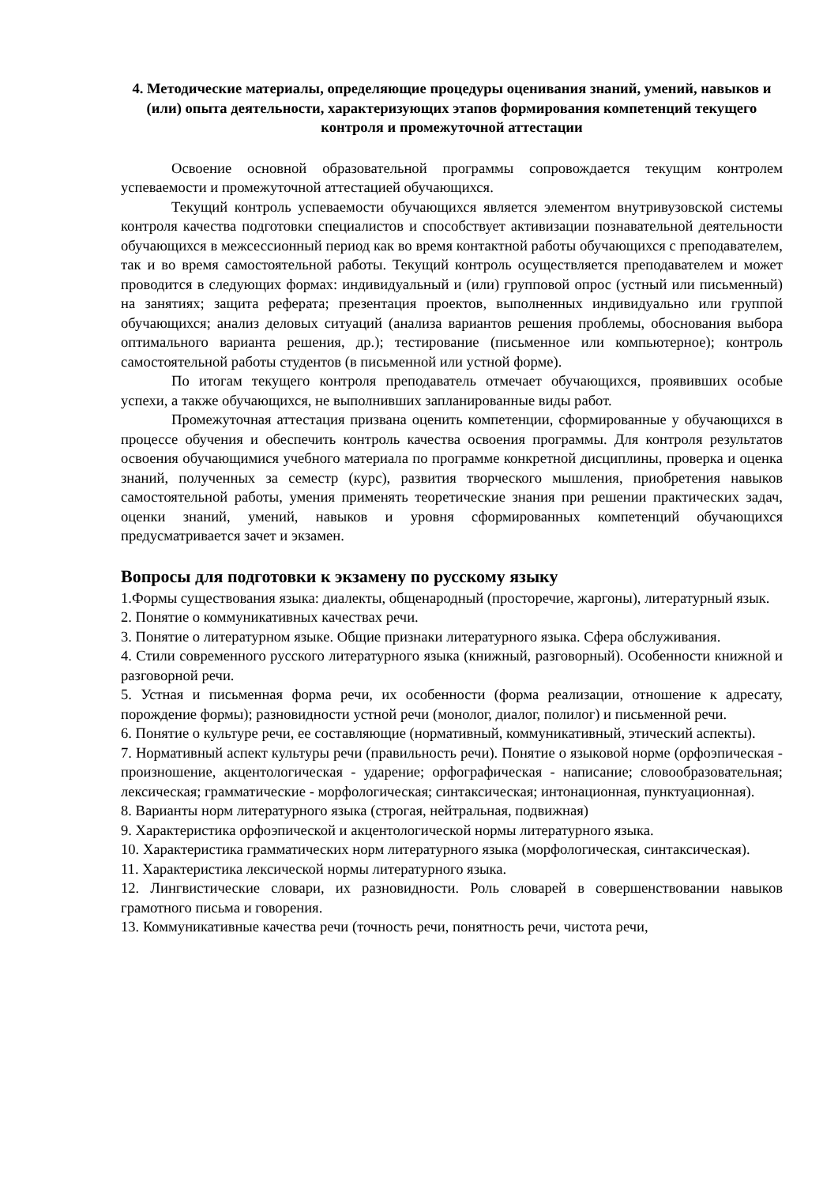4. Методические материалы, определяющие процедуры оценивания знаний, умений, навыков и (или) опыта деятельности, характеризующих этапов формирования компетенций текущего контроля и промежуточной аттестации
Освоение основной образовательной программы сопровождается текущим контролем успеваемости и промежуточной аттестацией обучающихся.
Текущий контроль успеваемости обучающихся является элементом внутривузовской системы контроля качества подготовки специалистов и способствует активизации познавательной деятельности обучающихся в межсессионный период как во время контактной работы обучающихся с преподавателем, так и во время самостоятельной работы. Текущий контроль осуществляется преподавателем и может проводится в следующих формах: индивидуальный и (или) групповой опрос (устный или письменный) на занятиях; защита реферата; презентация проектов, выполненных индивидуально или группой обучающихся; анализ деловых ситуаций (анализа вариантов решения проблемы, обоснования выбора оптимального варианта решения, др.); тестирование (письменное или компьютерное); контроль самостоятельной работы студентов (в письменной или устной форме).
По итогам текущего контроля преподаватель отмечает обучающихся, проявивших особые успехи, а также обучающихся, не выполнивших запланированные виды работ.
Промежуточная аттестация призвана оценить компетенции, сформированные у обучающихся в процессе обучения и обеспечить контроль качества освоения программы. Для контроля результатов освоения обучающимися учебного материала по программе конкретной дисциплины, проверка и оценка знаний, полученных за семестр (курс), развития творческого мышления, приобретения навыков самостоятельной работы, умения применять теоретические знания при решении практических задач, оценки знаний, умений, навыков и уровня сформированных компетенций обучающихся предусматривается зачет и экзамен.
Вопросы для подготовки к экзамену по русскому языку
1.Формы существования языка: диалекты, общенародный (просторечие, жаргоны), литературный язык.
2. Понятие о коммуникативных качествах речи.
3. Понятие о литературном языке. Общие признаки литературного языка. Сфера обслуживания.
4. Стили современного русского литературного языка (книжный, разговорный). Особенности книжной и разговорной речи.
5. Устная и письменная форма речи, их особенности (форма реализации, отношение к адресату, порождение формы); разновидности устной речи (монолог, диалог, полилог) и письменной речи.
6. Понятие о культуре речи, ее составляющие (нормативный, коммуникативный, этический аспекты).
7. Нормативный аспект культуры речи (правильность речи). Понятие о языковой норме (орфоэпическая - произношение, акцентологическая - ударение; орфографическая - написание; словообразовательная; лексическая; грамматические - морфологическая; синтаксическая; интонационная, пунктуационная).
8. Варианты норм литературного языка (строгая, нейтральная, подвижная)
9. Характеристика орфоэпической и акцентологической нормы литературного языка.
10. Характеристика грамматических норм литературного языка (морфологическая, синтаксическая).
11. Характеристика лексической нормы литературного языка.
12. Лингвистические словари, их разновидности. Роль словарей в совершенствовании навыков грамотного письма и говорения.
13. Коммуникативные качества речи (точность речи, понятность речи, чистота речи,